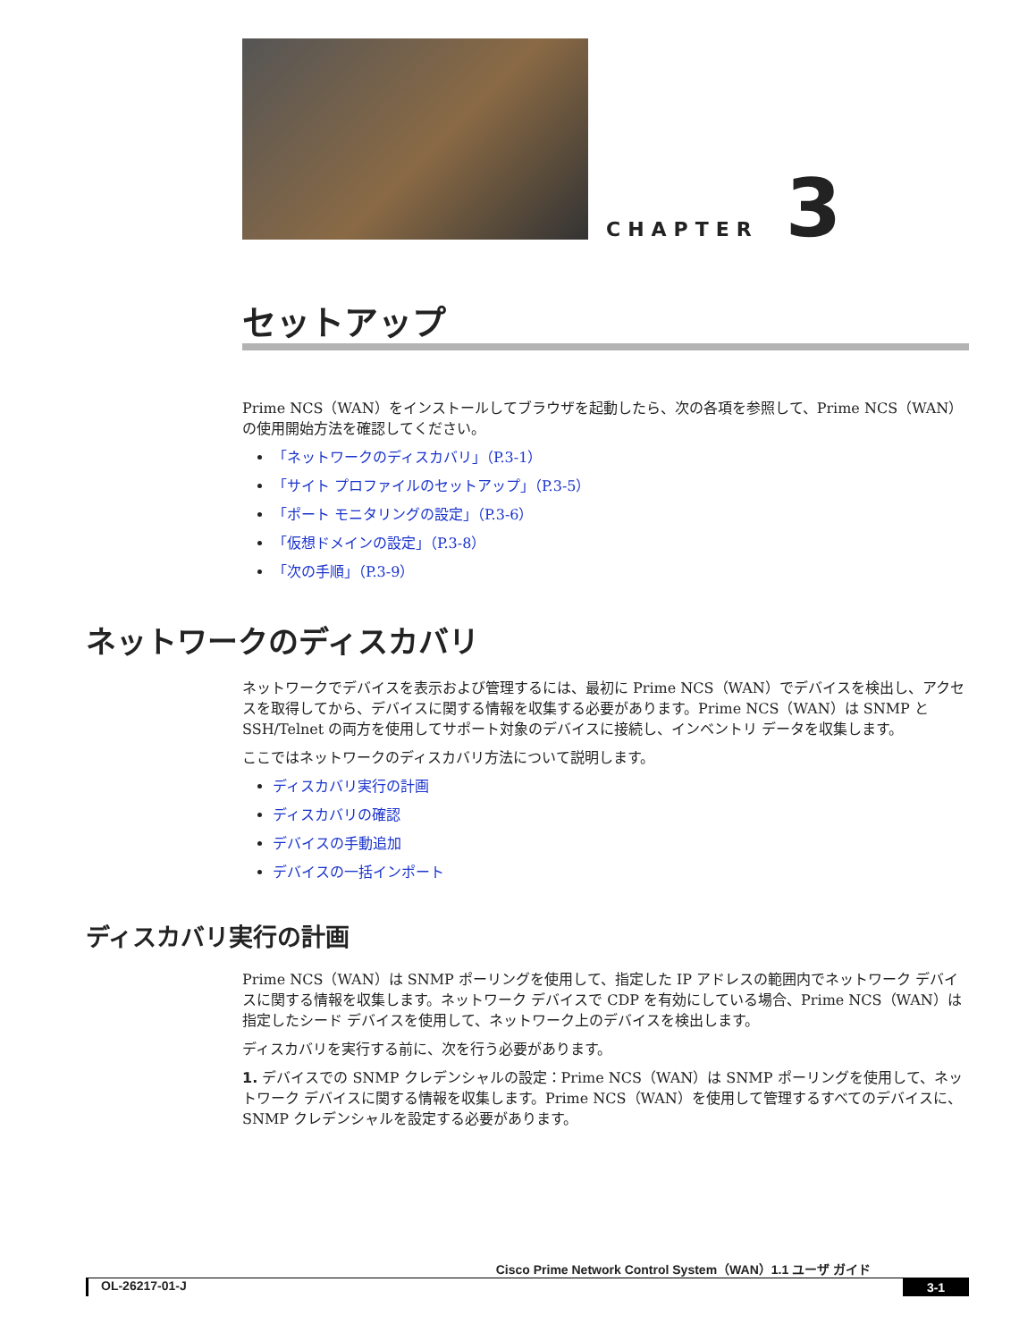CHAPTER 3
セットアップ
Prime NCS（WAN）をインストールしてブラウザを起動したら、次の各項を参照して、Prime NCS（WAN）の使用開始方法を確認してください。
「ネットワークのディスカバリ」（P.3-1）
「サイト プロファイルのセットアップ」（P.3-5）
「ポート モニタリングの設定」（P.3-6）
「仮想ドメインの設定」（P.3-8）
「次の手順」（P.3-9）
ネットワークのディスカバリ
ネットワークでデバイスを表示および管理するには、最初に Prime NCS（WAN）でデバイスを検出し、アクセスを取得してから、デバイスに関する情報を収集する必要があります。Prime NCS（WAN）は SNMP と SSH/Telnet の両方を使用してサポート対象のデバイスに接続し、インベントリ データを収集します。
ここではネットワークのディスカバリ方法について説明します。
ディスカバリ実行の計画
ディスカバリの確認
デバイスの手動追加
デバイスの一括インポート
ディスカバリ実行の計画
Prime NCS（WAN）は SNMP ポーリングを使用して、指定した IP アドレスの範囲内でネットワーク デバイスに関する情報を収集します。ネットワーク デバイスで CDP を有効にしている場合、Prime NCS（WAN）は指定したシード デバイスを使用して、ネットワーク上のデバイスを検出します。
ディスカバリを実行する前に、次を行う必要があります。
1. デバイスでの SNMP クレデンシャルの設定：Prime NCS（WAN）は SNMP ポーリングを使用して、ネットワーク デバイスに関する情報を収集します。Prime NCS（WAN）を使用して管理するすべてのデバイスに、SNMP クレデンシャルを設定する必要があります。
Cisco Prime Network Control System（WAN）1.1 ユーザ ガイド
OL-26217-01-J 3-1